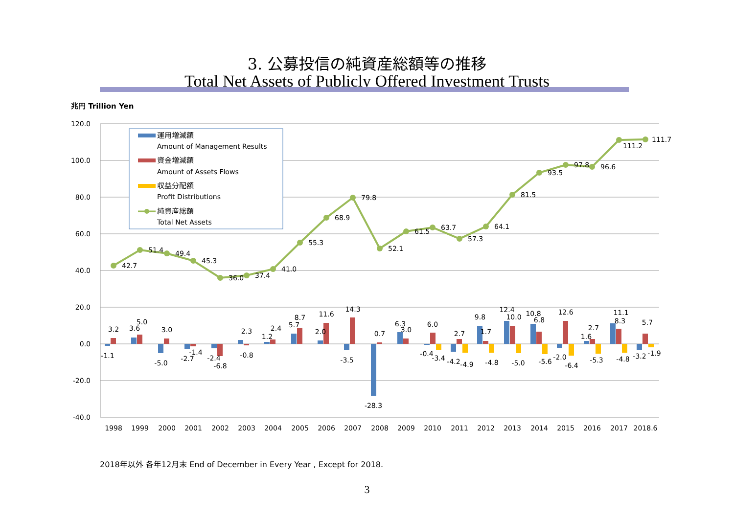3. 公募投信の純資産総額等の推移
Total Net Assets of Publicly Offered Investment Trusts
兆円 Trillion Yen
120.0
100.0
80.0
60.0
40.0
20.0
0.0
-20.0
-40.0
42.7
51.4
49.4
45.3
36.0
37.4
41.0
55.3
68.9
79.8
52.1
61.5
63.7
57.3
64.1
81.5
93.5
97.8
96.6
111.2
111.7
3.2
3.6
5.0
3.0
2.3
1.2
2.4
5.7
8.7
2.0
11.6
14.3
0.7
6.3
3.0
6.0
2.7
9.8
1.7
12.4
10.0
10.8
6.8
12.6
1.6
2.7
11.1
8.3
5.7
-1.1
-5.0
-2.7
-1.4
-2.4
-6.8
-0.8
-3.5
-28.3
-0.4
-3.4
-4.2
-4.9
-4.8
-5.0
-5.6
-2.0
-6.4
-5.3
-4.8
-3.2
-1.9
1998
1999
2000
2001
2002
2003
2004
2005
2006
2007
2008
2009
2010
2011
2012
2013
2014
2015
2016
2017
2018.6
運用増減額
Amount of Management Results
資金増減額
Amount of Assets Flows
収益分配額
Profit Distributions
純資産総額
Total Net Assets
2018年以外 各年12月末 End of December in Every Year , Except for 2018.
3